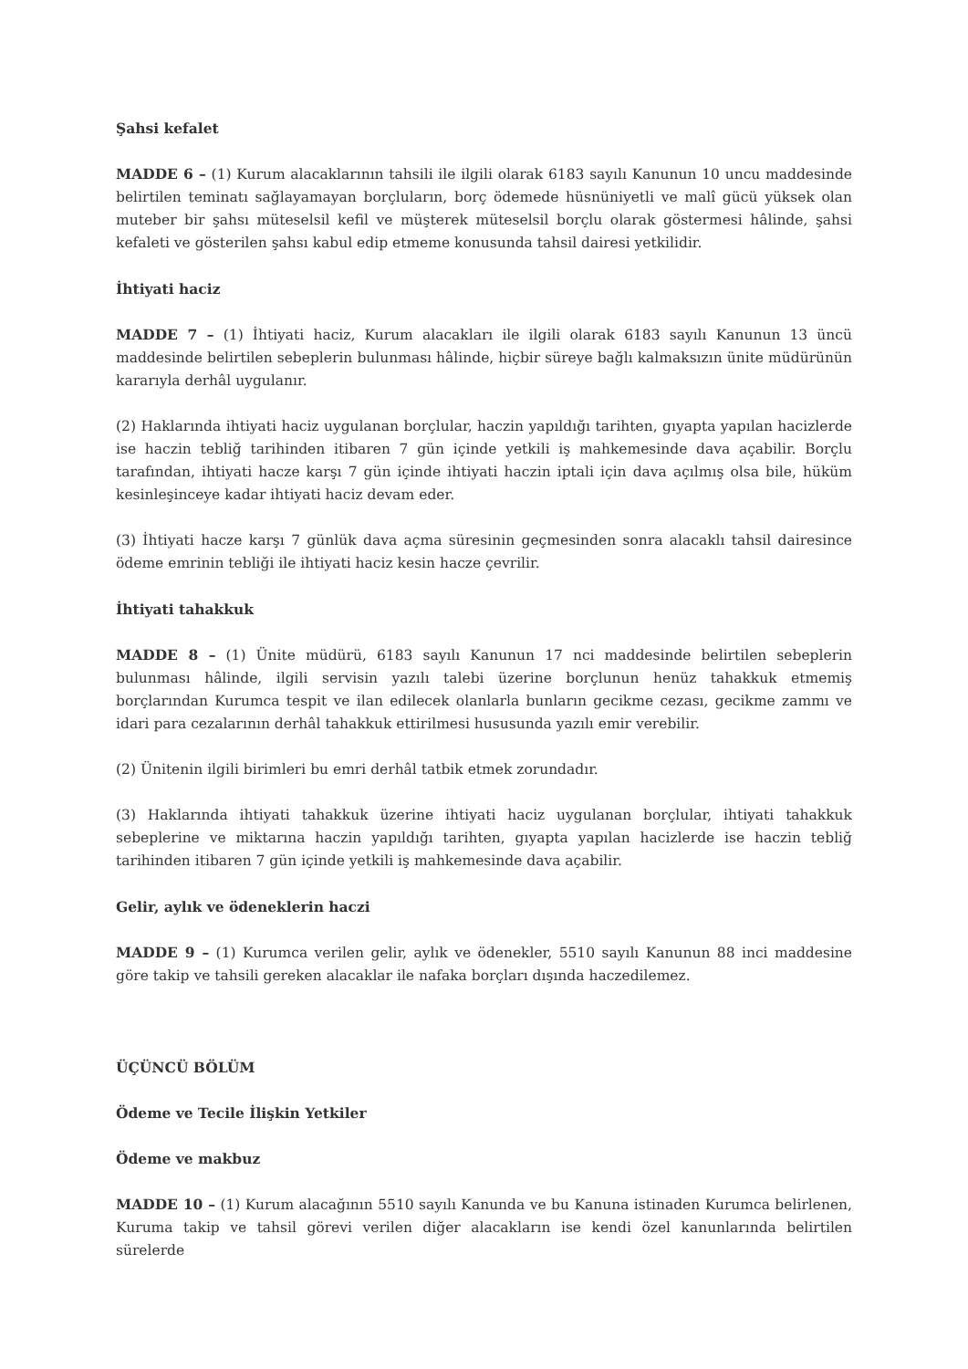Şahsi kefalet
MADDE 6 – (1) Kurum alacaklarının tahsili ile ilgili olarak 6183 sayılı Kanunun 10 uncu maddesinde belirtilen teminatı sağlayamayan borçluların, borç ödemede hüsnüniyetli ve malî gücü yüksek olan muteber bir şahsı müteselsil kefil ve müşterek müteselsil borçlu olarak göstermesi hâlinde, şahsi kefaleti ve gösterilen şahsı kabul edip etmeme konusunda tahsil dairesi yetkilidir.
İhtiyati haciz
MADDE 7 – (1) İhtiyati haciz, Kurum alacakları ile ilgili olarak 6183 sayılı Kanunun 13 üncü maddesinde belirtilen sebeplerin bulunması hâlinde, hiçbir süreye bağlı kalmaksızın ünite müdürünün kararıyla derhâl uygulanır.
(2) Haklarında ihtiyati haciz uygulanan borçlular, haczin yapıldığı tarihten, gıyapta yapılan hacizlerde ise haczin tebliğ tarihinden itibaren 7 gün içinde yetkili iş mahkemesinde dava açabilir. Borçlu tarafından, ihtiyati hacze karşı 7 gün içinde ihtiyati haczin iptali için dava açılmış olsa bile, hüküm kesinleşinceye kadar ihtiyati haciz devam eder.
(3) İhtiyati hacze karşı 7 günlük dava açma süresinin geçmesinden sonra alacaklı tahsil dairesince ödeme emrinin tebliği ile ihtiyati haciz kesin hacze çevrilir.
İhtiyati tahakkuk
MADDE 8 – (1) Ünite müdürü, 6183 sayılı Kanunun 17 nci maddesinde belirtilen sebeplerin bulunması hâlinde, ilgili servisin yazılı talebi üzerine borçlunun henüz tahakkuk etmemiş borçlarından Kurumca tespit ve ilan edilecek olanlarla bunların gecikme cezası, gecikme zammı ve idari para cezalarının derhâl tahakkuk ettirilmesi hususunda yazılı emir verebilir.
(2) Ünitenin ilgili birimleri bu emri derhâl tatbik etmek zorundadır.
(3) Haklarında ihtiyati tahakkuk üzerine ihtiyati haciz uygulanan borçlular, ihtiyati tahakkuk sebeplerine ve miktarına haczin yapıldığı tarihten, gıyapta yapılan hacizlerde ise haczin tebliğ tarihinden itibaren 7 gün içinde yetkili iş mahkemesinde dava açabilir.
Gelir, aylık ve ödeneklerin haczi
MADDE 9 – (1) Kurumca verilen gelir, aylık ve ödenekler, 5510 sayılı Kanunun 88 inci maddesine göre takip ve tahsili gereken alacaklar ile nafaka borçları dışında haczedilemez.
ÜÇÜNCÜ BÖLÜM
Ödeme ve Tecile İlişkin Yetkiler
Ödeme ve makbuz
MADDE 10 – (1) Kurum alacağının 5510 sayılı Kanunda ve bu Kanuna istinaden Kurumca belirlenen, Kuruma takip ve tahsil görevi verilen diğer alacakların ise kendi özel kanunlarında belirtilen sürelerde